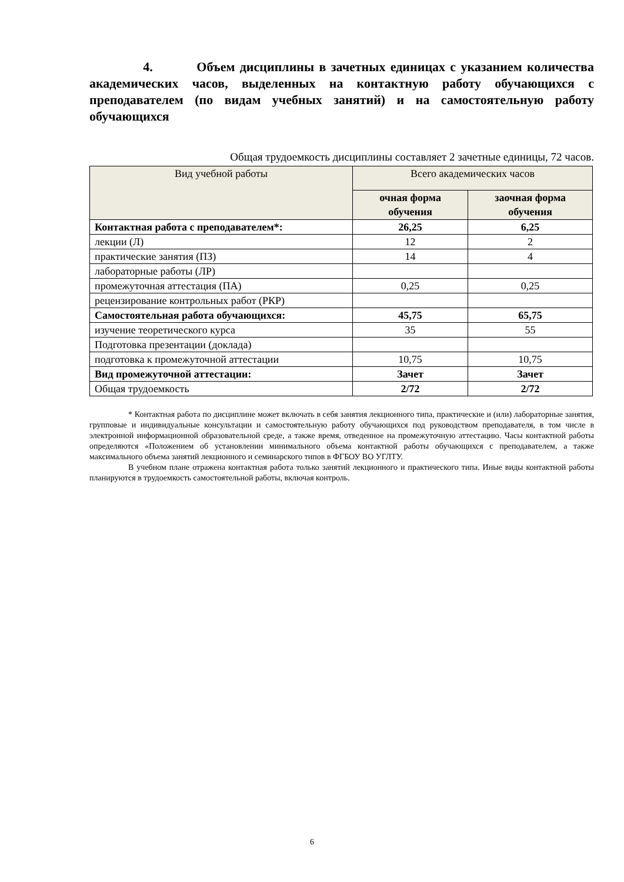4. Объем дисциплины в зачетных единицах с указанием количества академических часов, выделенных на контактную работу обучающихся с преподавателем (по видам учебных занятий) и на самостоятельную работу обучающихся
Общая трудоемкость дисциплины составляет 2 зачетные единицы, 72 часов.
| Вид учебной работы | Всего академических часов | |
| --- | --- | --- |
| | очная форма обучения | заочная форма обучения |
| Контактная работа с преподавателем*: | 26,25 | 6,25 |
| лекции (Л) | 12 | 2 |
| практические занятия (ПЗ) | 14 | 4 |
| лабораторные работы (ЛР) | | |
| промежуточная аттестация (ПА) | 0,25 | 0,25 |
| рецензирование контрольных работ (РКР) | | |
| Самостоятельная работа обучающихся: | 45,75 | 65,75 |
| изучение теоретического курса | 35 | 55 |
| Подготовка презентации (доклада) | | |
| подготовка к промежуточной аттестации | 10,75 | 10,75 |
| Вид промежуточной аттестации: | Зачет | Зачет |
| Общая трудоемкость | 2/72 | 2/72 |
* Контактная работа по дисциплине может включать в себя занятия лекционного типа, практические и (или) лабораторные занятия, групповые и индивидуальные консультации и самостоятельную работу обучающихся под руководством преподавателя, в том числе в электронной информационной образовательной среде, а также время, отведенное на промежуточную аттестацию. Часы контактной работы определяются «Положением об установлении минимального объема контактной работы обучающихся с преподавателем, а также максимального объема занятий лекционного и семинарского типов в ФГБОУ ВО УГЛТУ.
В учебном плане отражена контактная работа только занятий лекционного и практического типа. Иные виды контактной работы планируются в трудоемкость самостоятельной работы, включая контроль.
6